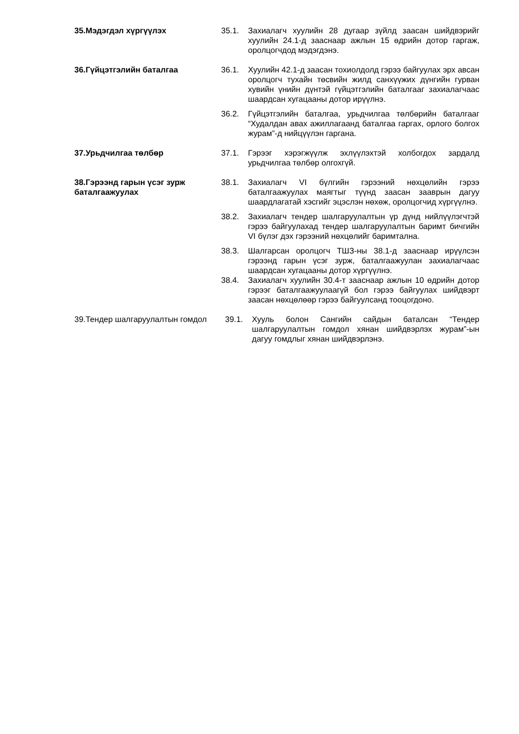35.Мэдэгдэл хүргүүлэх 35.1. Захиалагч хуулийн 28 дугаар зүйлд заасан шийдвэрийг хуулийн 24.1-д зааснаар ажлын 15 өдрийн дотор гаргаж, оролцогчдод мэдэгдэнэ.
36.Гүйцэтгэлийн баталгаа 36.1. Хуулийн 42.1-д заасан тохиолдолд гэрээ байгуулах эрх авсан оролцогч тухайн төсвийн жилд санхүүжих дүнгийн гурван хувийн үнийн дүнтэй гүйцэтгэлийн баталгааг захиалагчаас шаардсан хугацааны дотор ирүүлнэ.
36.2. Гүйцэтгэлийн баталгаа, урьдчилгаа төлбөрийн баталгааг “Худалдан авах ажиллагаанд баталгаа гаргах, орлого болгох журам”-д нийцүүлэн гаргана.
37.Урьдчилгаа төлбөр 37.1. Гэрээг хэрэгжүүлж эхлүүлэхтэй холбогдох зардалд урьдчилгаа төлбөр олгохгүй.
38.Гэрээнд гарын үсэг зурж баталгаажуулах
38.1. Захиалагч VI бүлгийн гэрээний нөхцөлийн гэрээ баталгаажуулах маягтыг түүнд заасан зааврын дагуу шаардлагатай хэсгийг эцэслэн нөхөж, оролцогчид хүргүүлнэ.
38.2. Захиалагч тендер шалгаруулалтын үр дүнд нийлүүлэгчтэй гэрээ байгуулахад тендер шалгаруулалтын баримт бичгийн VI бүлэг дэх гэрээний нөхцөлийг баримтална.
38.3. Шалгарсан оролцогч ТШЗ-ны 38.1-д зааснаар ирүүлсэн гэрээнд гарын үсэг зурж, баталгаажуулан захиалагчаас шаардсан хугацааны дотор хүргүүлнэ.
38.4. Захиалагч хуулийн 30.4-т зааснаар ажлын 10 өдрийн дотор гэрээг баталгаажуулаагүй бол гэрээ байгуулах шийдвэрт заасан нөхцөлөөр гэрээ байгуулсанд тооцогдоно.
39.Тендер шалгаруулалтын гомдол
39.1. Хууль болон Сангийн сайдын баталсан “Тендер шалгаруулалтын гомдол хянан шийдвэрлэх журам”-ын дагуу гомдлыг хянан шийдвэрлэнэ.